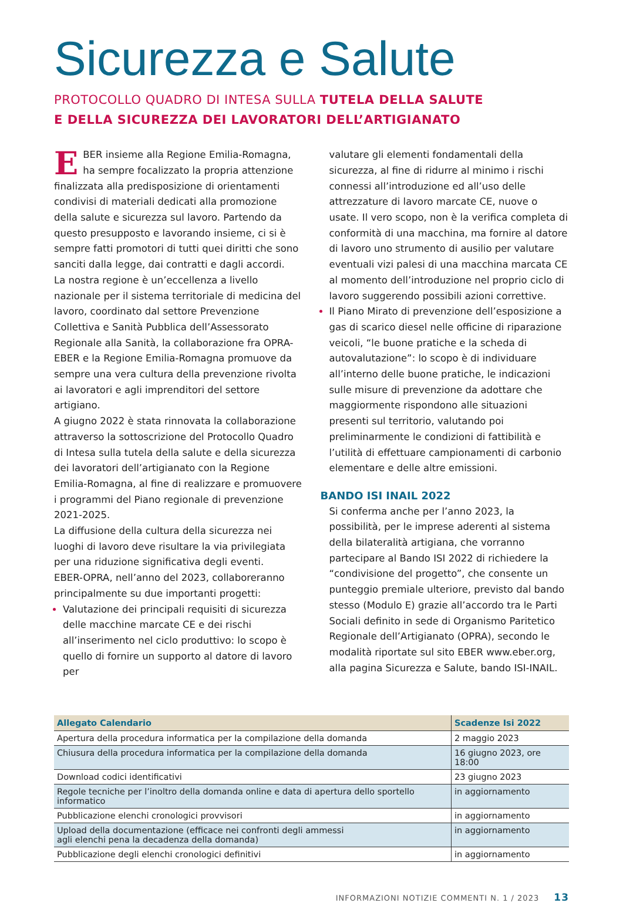Sicurezza e Salute
PROTOCOLLO QUADRO DI INTESA SULLA TUTELA DELLA SALUTE
E DELLA SICUREZZA DEI LAVORATORI DELL’ARTIGIANATO
EBER insieme alla Regione Emilia-Romagna, ha sempre focalizzato la propria attenzione finalizzata alla predisposizione di orientamenti condivisi di materiali dedicati alla promozione della salute e sicurezza sul lavoro. Partendo da questo presupposto e lavorando insieme, ci si è sempre fatti promotori di tutti quei diritti che sono sanciti dalla legge, dai contratti e dagli accordi.
La nostra regione è un’eccellenza a livello nazionale per il sistema territoriale di medicina del lavoro, coordinato dal settore Prevenzione Collettiva e Sanità Pubblica dell’Assessorato Regionale alla Sanità, la collaborazione fra OPRA-EBER e la Regione Emilia-Romagna promuove da sempre una vera cultura della prevenzione rivolta ai lavoratori e agli imprenditori del settore artigiano.
A giugno 2022 è stata rinnovata la collaborazione attraverso la sottoscrizione del Protocollo Quadro di Intesa sulla tutela della salute e della sicurezza dei lavoratori dell’artigianato con la Regione Emilia-Romagna, al fine di realizzare e promuovere i programmi del Piano regionale di prevenzione 2021-2025.
La diffusione della cultura della sicurezza nei luoghi di lavoro deve risultare la via privilegiata per una riduzione significativa degli eventi.
EBER-OPRA, nell’anno del 2023, collaboreranno principalmente su due importanti progetti:
Valutazione dei principali requisiti di sicurezza delle macchine marcate CE e dei rischi all’inserimento nel ciclo produttivo: lo scopo è quello di fornire un supporto al datore di lavoro per
valutare gli elementi fondamentali della sicurezza, al fine di ridurre al minimo i rischi connessi all’introduzione ed all’uso delle attrezzature di lavoro marcate CE, nuove o usate. Il vero scopo, non è la verifica completa di conformità di una macchina, ma fornire al datore di lavoro uno strumento di ausilio per valutare eventuali vizi palesi di una macchina marcata CE al momento dell’introduzione nel proprio ciclo di lavoro suggerendo possibili azioni correttive.
Il Piano Mirato di prevenzione dell’esposizione a gas di scarico diesel nelle officine di riparazione veicoli, “le buone pratiche e la scheda di autovalutazione”: lo scopo è di individuare all’interno delle buone pratiche, le indicazioni sulle misure di prevenzione da adottare che maggiormente rispondono alle situazioni presenti sul territorio, valutando poi preliminarmente le condizioni di fattibilità e l’utilità di effettuare campionamenti di carbonio elementare e delle altre emissioni.
BANDO ISI INAIL 2022
Si conferma anche per l’anno 2023, la possibilità, per le imprese aderenti al sistema della bilateralità artigiana, che vorranno partecipare al Bando ISI 2022 di richiedere la “condivisione del progetto”, che consente un punteggio premiale ulteriore, previsto dal bando stesso (Modulo E) grazie all’accordo tra le Parti Sociali definito in sede di Organismo Paritetico Regionale dell’Artigianato (OPRA), secondo le modalità riportate sul sito EBER www.eber.org, alla pagina Sicurezza e Salute, bando ISI-INAIL.
| Allegato Calendario | Scadenze Isi 2022 |
| --- | --- |
| Apertura della procedura informatica per la compilazione della domanda | 2 maggio 2023 |
| Chiusura della procedura informatica per la compilazione della domanda | 16 giugno 2023, ore 18:00 |
| Download codici identificativi | 23 giugno 2023 |
| Regole tecniche per l’inoltro della domanda online e data di apertura dello sportello informatico | in aggiornamento |
| Pubblicazione elenchi cronologici provvisori | in aggiornamento |
| Upload della documentazione (efficace nei confronti degli ammessi agli elenchi pena la decadenza della domanda) | in aggiornamento |
| Pubblicazione degli elenchi cronologici definitivi | in aggiornamento |
INFORMAZIONI NOTIZIE COMMENTI N. 1 / 2023 13